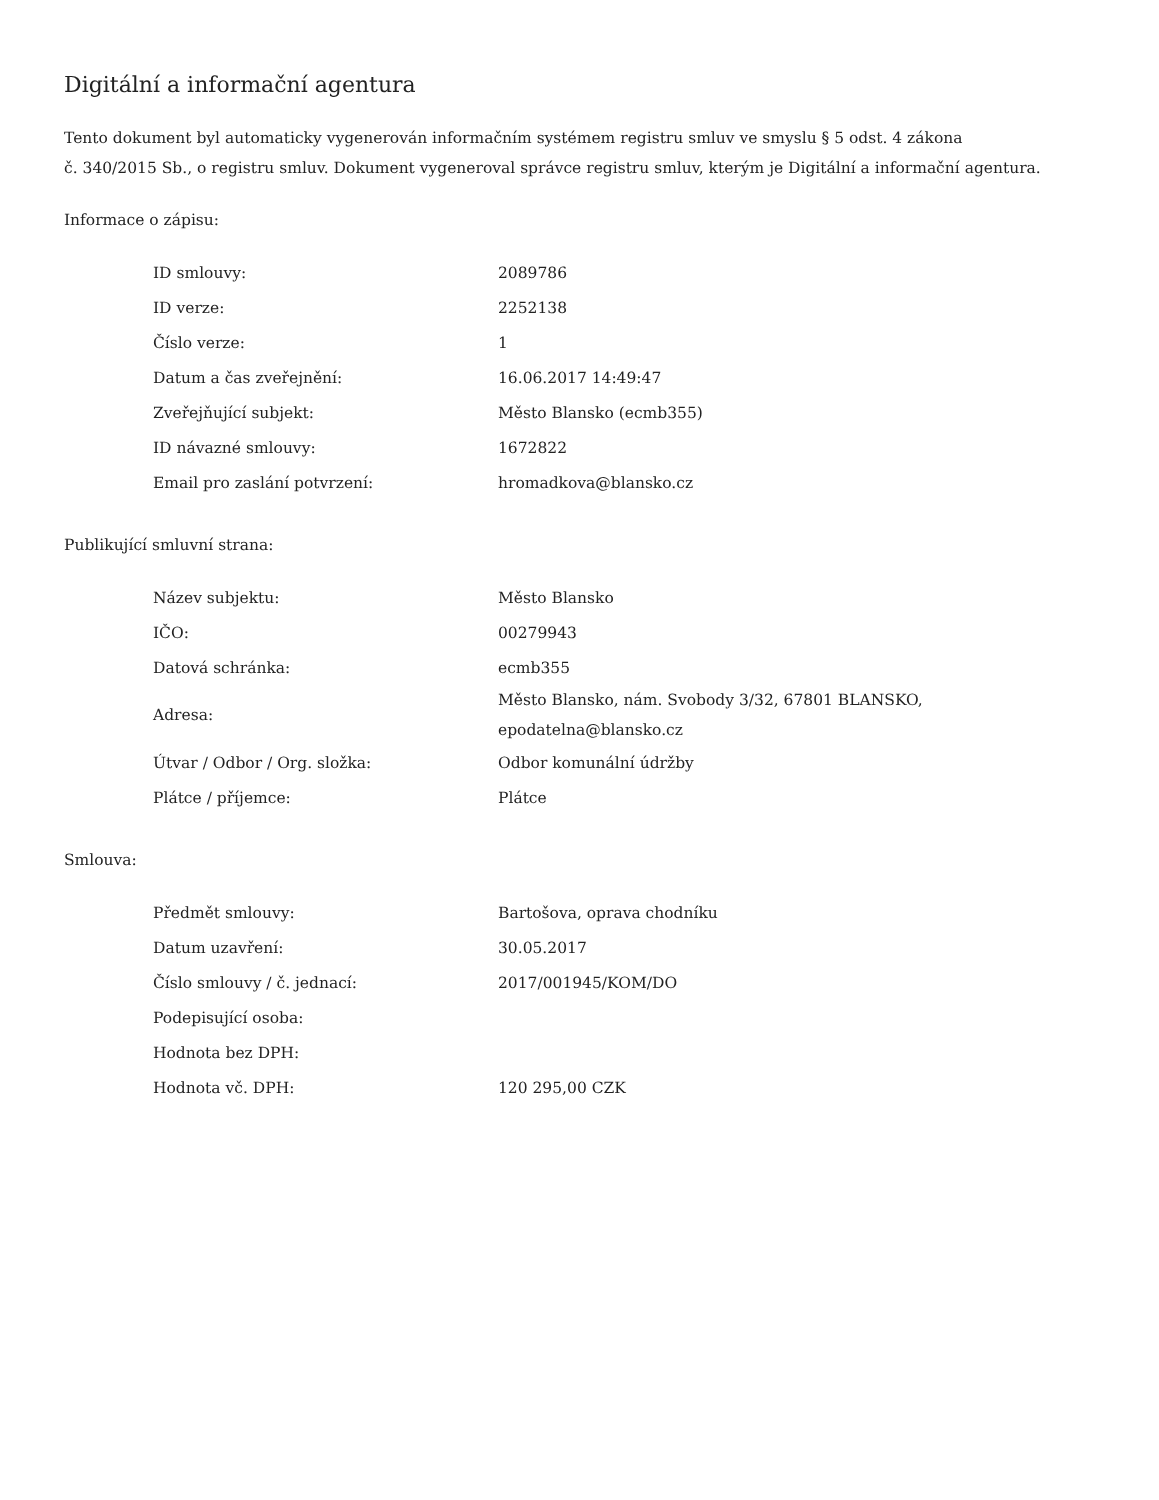Digitální a informační agentura
Tento dokument byl automaticky vygenerován informačním systémem registru smluv ve smyslu § 5 odst. 4 zákona
č. 340/2015 Sb., o registru smluv. Dokument vygeneroval správce registru smluv, kterým je Digitální a informační agentura.
Informace o zápisu:
| ID smlouvy: | 2089786 |
| ID verze: | 2252138 |
| Číslo verze: | 1 |
| Datum a čas zveřejnění: | 16.06.2017 14:49:47 |
| Zveřejňující subjekt: | Město Blansko (ecmb355) |
| ID návazné smlouvy: | 1672822 |
| Email pro zaslání potvrzení: | hromadkova@blansko.cz |
Publikující smluvní strana:
| Název subjektu: | Město Blansko |
| IČO: | 00279943 |
| Datová schránka: | ecmb355 |
| Adresa: | Město Blansko, nám. Svobody 3/32, 67801 BLANSKO, epodatelna@blansko.cz |
| Útvar / Odbor / Org. složka: | Odbor komunální údržby |
| Plátce / příjemce: | Plátce |
Smlouva:
| Předmět smlouvy: | Bartošova, oprava chodníku |
| Datum uzavření: | 30.05.2017 |
| Číslo smlouvy / č. jednací: | 2017/001945/KOM/DO |
| Podepisující osoba: | |
| Hodnota bez DPH: | |
| Hodnota vč. DPH: | 120 295,00 CZK |